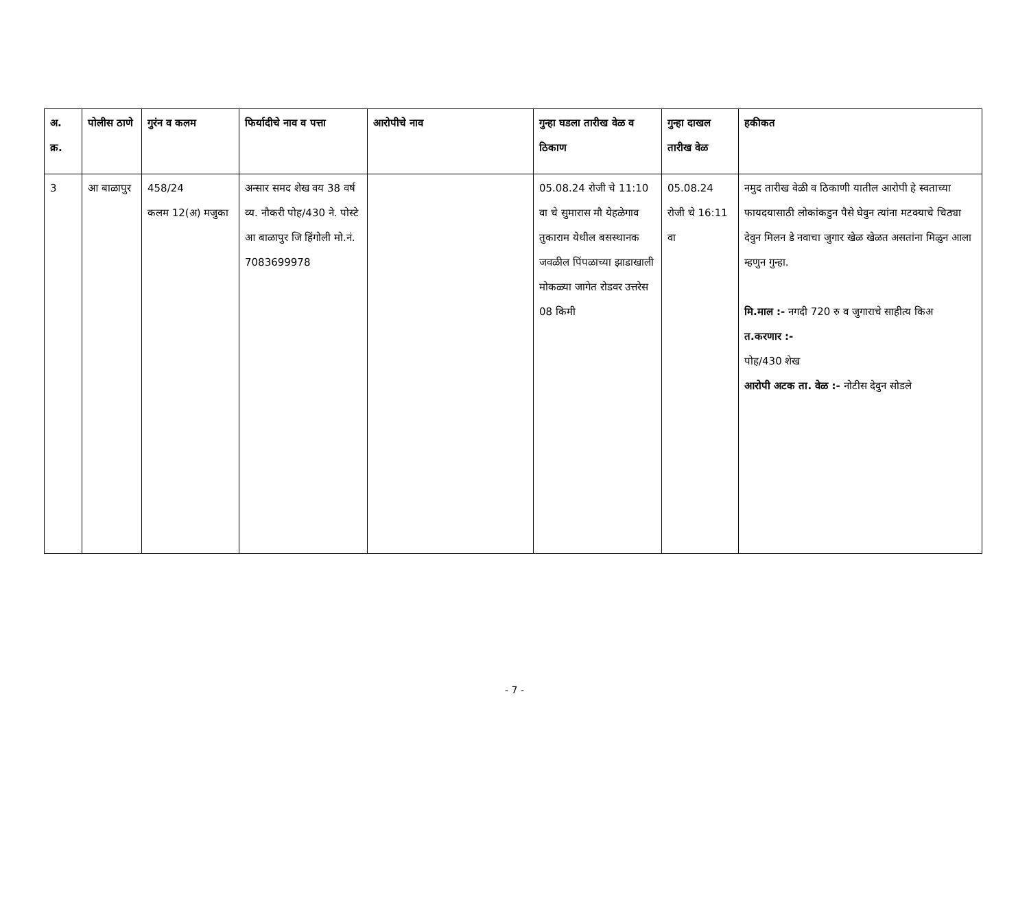| अ. क्र. | पोलीस ठाणे | गुरंन व कलम | फिर्यादीचे नाव व पत्ता | आरोपीचे नाव | गुन्हा घडला तारीख वेळ व ठिकाण | गुन्हा दाखल तारीख वेळ | हकीकत |
| --- | --- | --- | --- | --- | --- | --- | --- |
| 3 | आ बाळापुर | 458/24 कलम 12(अ) मजुका | अन्सार समद शेख वय 38 वर्ष व्य. नौकरी पोह/430 ने. पोस्टे आ बाळापुर जि हिंगोली मो.नं. 7083699978 | | 05.08.24 रोजी चे 11:10 वा चे सुमारास मौ येहळेगाव तुकाराम येथील बसस्थानक जवळील पिंपळाच्या झाडाखाली मोकळ्या जागेत रोडवर उत्तरेस 08 किमी | 05.08.24 रोजी चे 16:11 वा | नमुद तारीख वेळी व ठिकाणी यातील आरोपी हे स्वताच्या फायदयासाठी लोकांकडुन पैसे घेवुन त्यांना मटक्याचे चिठ्या देवुन मिलन डे नवाचा जुगार खेळ खेळत असतांना मिळुन आला म्हणुन गुन्हा. मि.माल :- नगदी 720 रु व जुगाराचे साहीत्य किअ त.करणार :- पोह/430 शेख आरोपी अटक ता. वेळ :- नोटीस देवुन सोडले |
- 7 -